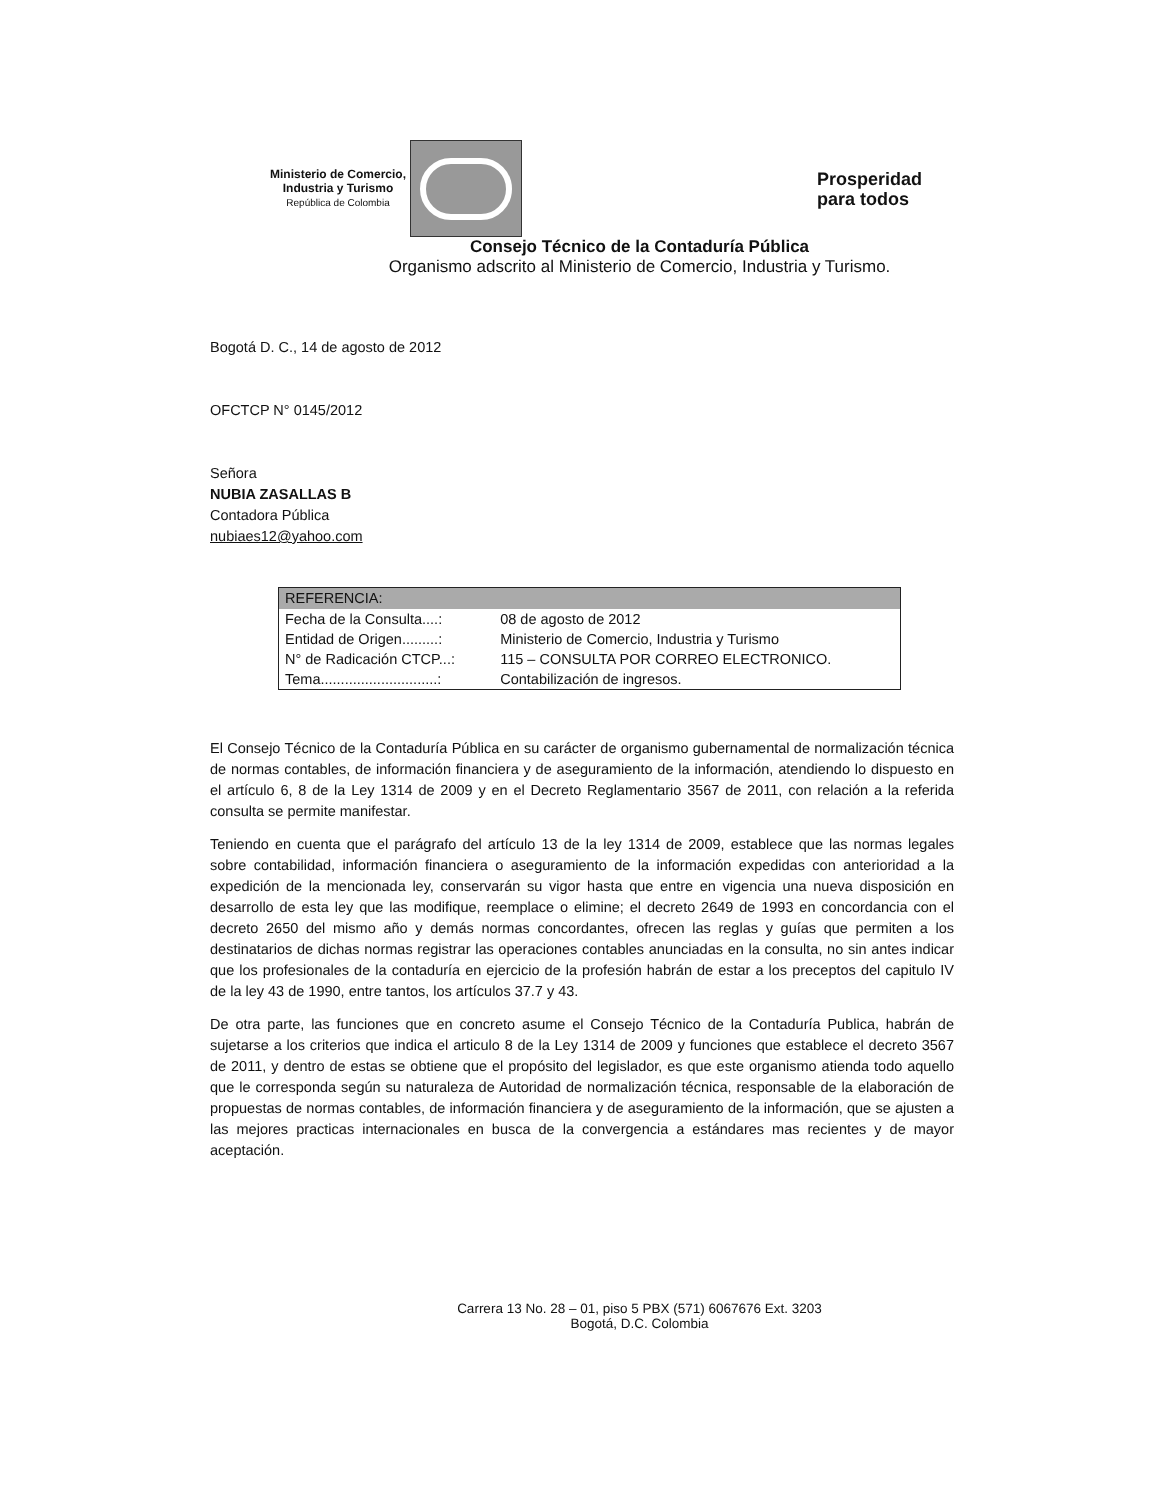Ministerio de Comercio,
Industria y Turismo
República de Colombia
Prosperidad
para todos
Consejo Técnico de la Contaduría Pública
Organismo adscrito al Ministerio de Comercio, Industria y Turismo.
Bogotá D. C., 14 de agosto de 2012
OFCTCP N° 0145/2012
Señora
NUBIA ZASALLAS B
Contadora Pública
nubiaes12@yahoo.com
| REFERENCIA: | |
| --- | --- |
| Fecha de la Consulta....: | 08 de agosto de 2012 |
| Entidad de Origen.........: | Ministerio de Comercio, Industria y Turismo |
| N° de Radicación CTCP...: | 115 – CONSULTA POR CORREO ELECTRONICO. |
| Tema.............................: | Contabilización de ingresos. |
El Consejo Técnico de la Contaduría Pública en su carácter de organismo gubernamental de normalización técnica de normas contables, de información financiera y de aseguramiento de la información, atendiendo lo dispuesto en el artículo 6, 8 de la Ley 1314 de 2009 y en el Decreto Reglamentario 3567 de 2011, con relación a la referida consulta se permite manifestar.
Teniendo en cuenta que el parágrafo del artículo 13 de la ley 1314 de 2009, establece que las normas legales sobre contabilidad, información financiera o aseguramiento de la información expedidas con anterioridad a la expedición de la mencionada ley, conservarán su vigor hasta que entre en vigencia una nueva disposición en desarrollo de esta ley que las modifique, reemplace o elimine; el decreto 2649 de 1993 en concordancia con el decreto 2650 del mismo año y demás normas concordantes, ofrecen las reglas y guías que permiten a los destinatarios de dichas normas registrar las operaciones contables anunciadas en la consulta, no sin antes indicar que los profesionales de la contaduría en ejercicio de la profesión habrán de estar a los preceptos del capitulo IV de la ley 43 de 1990, entre tantos, los artículos 37.7 y 43.
De otra parte, las funciones que en concreto asume el Consejo Técnico de la Contaduría Publica, habrán de sujetarse a los criterios que indica el articulo 8 de la Ley 1314 de 2009 y funciones que establece el decreto 3567 de 2011, y dentro de estas se obtiene que el propósito del legislador, es que este organismo atienda todo aquello que le corresponda según su naturaleza de Autoridad de normalización técnica, responsable de la elaboración de propuestas de normas contables, de información financiera y de aseguramiento de la información, que se ajusten a las mejores practicas internacionales en busca de la convergencia a estándares mas recientes y de mayor aceptación.
Carrera 13 No. 28 – 01, piso 5 PBX (571) 6067676 Ext. 3203
Bogotá, D.C. Colombia